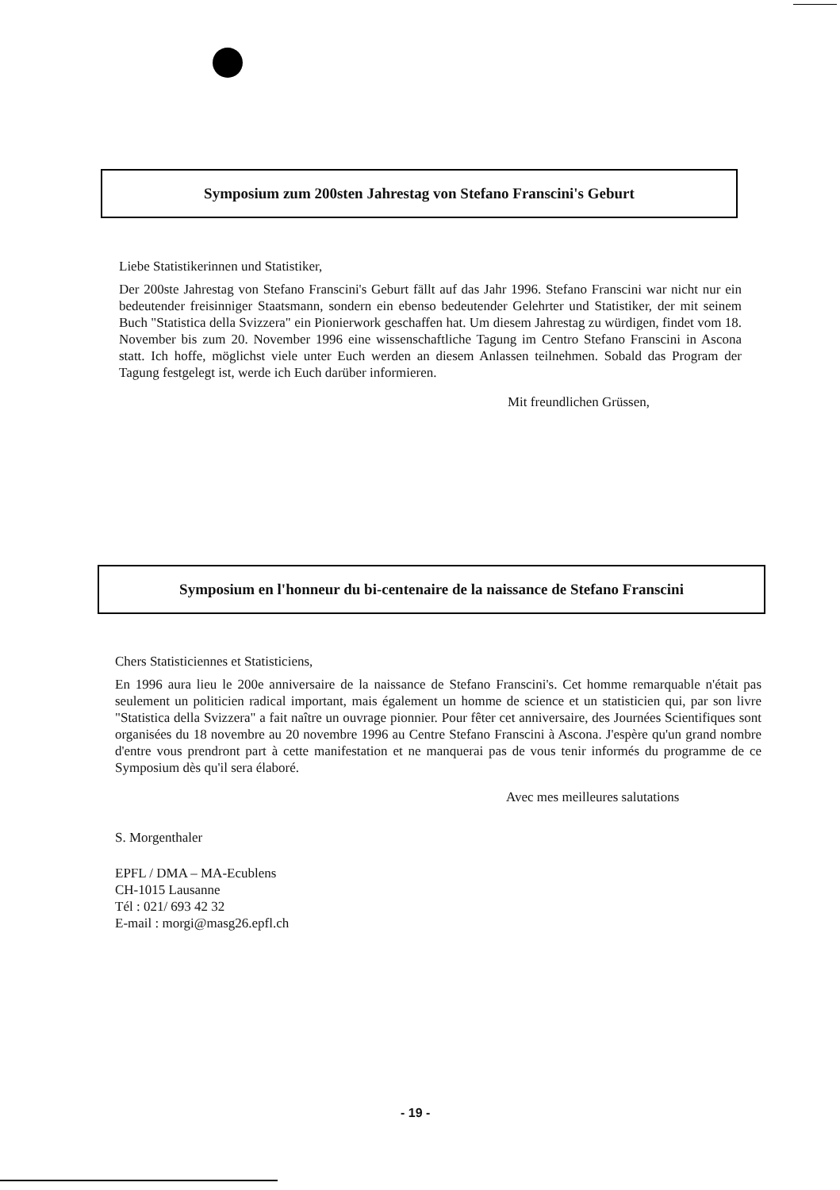Symposium zum 200sten Jahrestag von Stefano Franscini's Geburt
Liebe Statistikerinnen und Statistiker,
Der 200ste Jahrestag von Stefano Franscini's Geburt fällt auf das Jahr 1996. Stefano Franscini war nicht nur ein bedeutender freisinniger Staatsmann, sondern ein ebenso bedeutender Gelehrter und Statistiker, der mit seinem Buch "Statistica della Svizzera" ein Pionierwork geschaffen hat. Um diesem Jahrestag zu würdigen, findet vom 18. November bis zum 20. November 1996 eine wissenschaftliche Tagung im Centro Stefano Franscini in Ascona statt. Ich hoffe, möglichst viele unter Euch werden an diesem Anlassen teilnehmen. Sobald das Program der Tagung festgelegt ist, werde ich Euch darüber informieren.
Mit freundlichen Grüssen,
Symposium en l'honneur du bi-centenaire de la naissance de Stefano Franscini
Chers Statisticiennes et Statisticiens,
En 1996 aura lieu le 200e anniversaire de la naissance de Stefano Franscini's. Cet homme remarquable n'était pas seulement un politicien radical important, mais également un homme de science et un statisticien qui, par son livre "Statistica della Svizzera" a fait naître un ouvrage pionnier. Pour fêter cet anniversaire, des Journées Scientifiques sont organisées du 18 novembre au 20 novembre 1996 au Centre Stefano Franscini à Ascona. J'espère qu'un grand nombre d'entre vous prendront part à cette manifestation et ne manquerai pas de vous tenir informés du programme de ce Symposium dès qu'il sera élaboré.
Avec mes meilleures salutations
S. Morgenthaler
EPFL / DMA – MA-Ecublens
CH-1015 Lausanne
Tél : 021/ 693 42 32
E-mail : morgi@masg26.epfl.ch
- 19 -